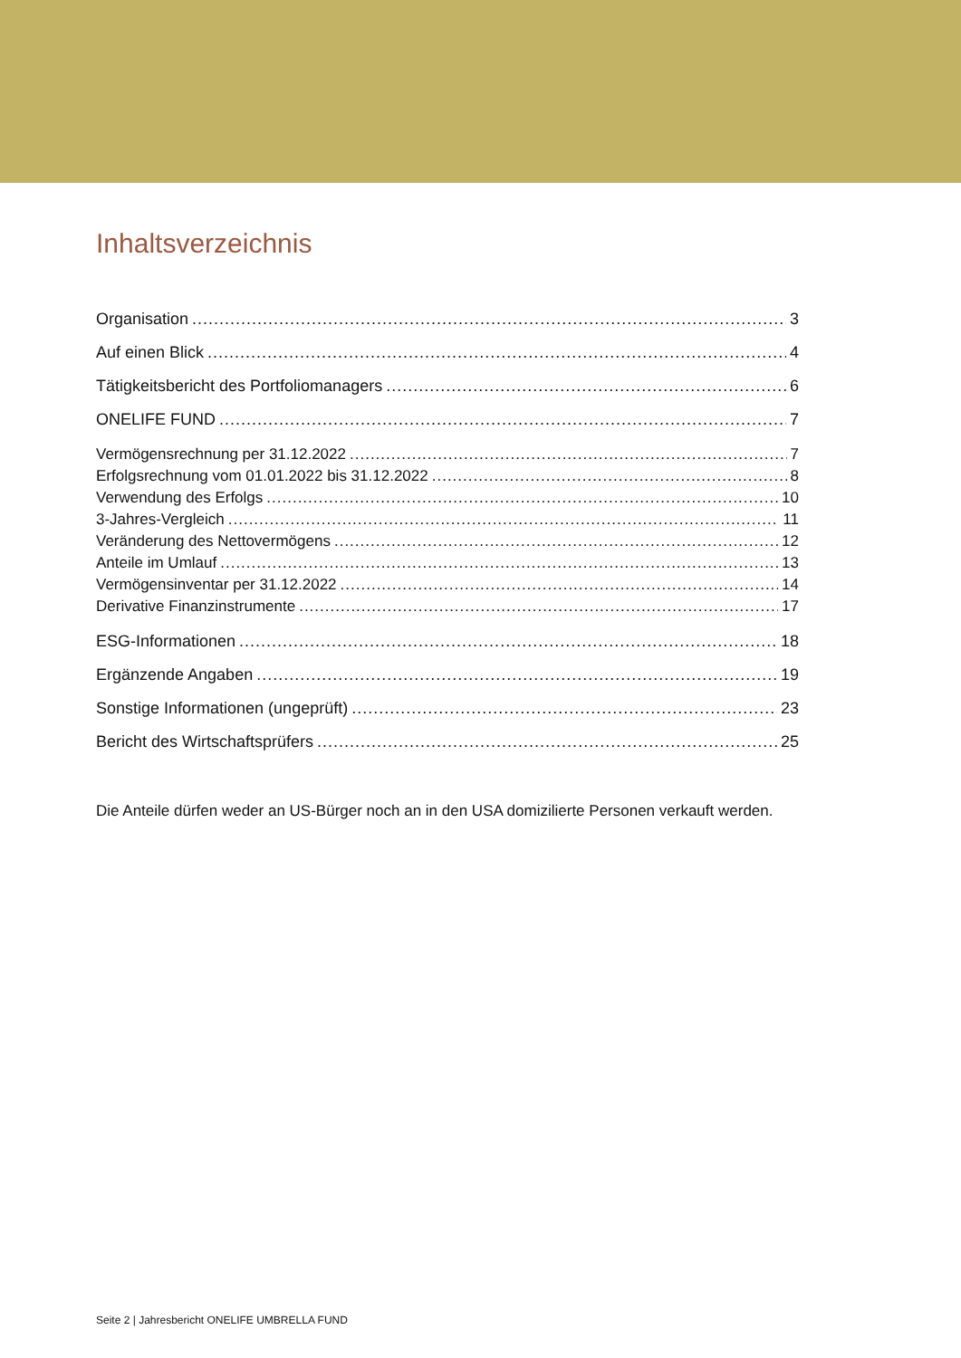Inhaltsverzeichnis
Organisation 3
Auf einen Blick 4
Tätigkeitsbericht des Portfoliomanagers 6
ONELIFE FUND 7
Vermögensrechnung per 31.12.2022 7
Erfolgsrechnung vom 01.01.2022 bis 31.12.2022 8
Verwendung des Erfolgs 10
3-Jahres-Vergleich 11
Veränderung des Nettovermögens 12
Anteile im Umlauf 13
Vermögensinventar per 31.12.2022 14
Derivative Finanzinstrumente 17
ESG-Informationen 18
Ergänzende Angaben 19
Sonstige Informationen (ungeprüft) 23
Bericht des Wirtschaftsprüfers 25
Die Anteile dürfen weder an US-Bürger noch an in den USA domizilierte Personen verkauft werden.
Seite 2 | Jahresbericht ONELIFE UMBRELLA FUND